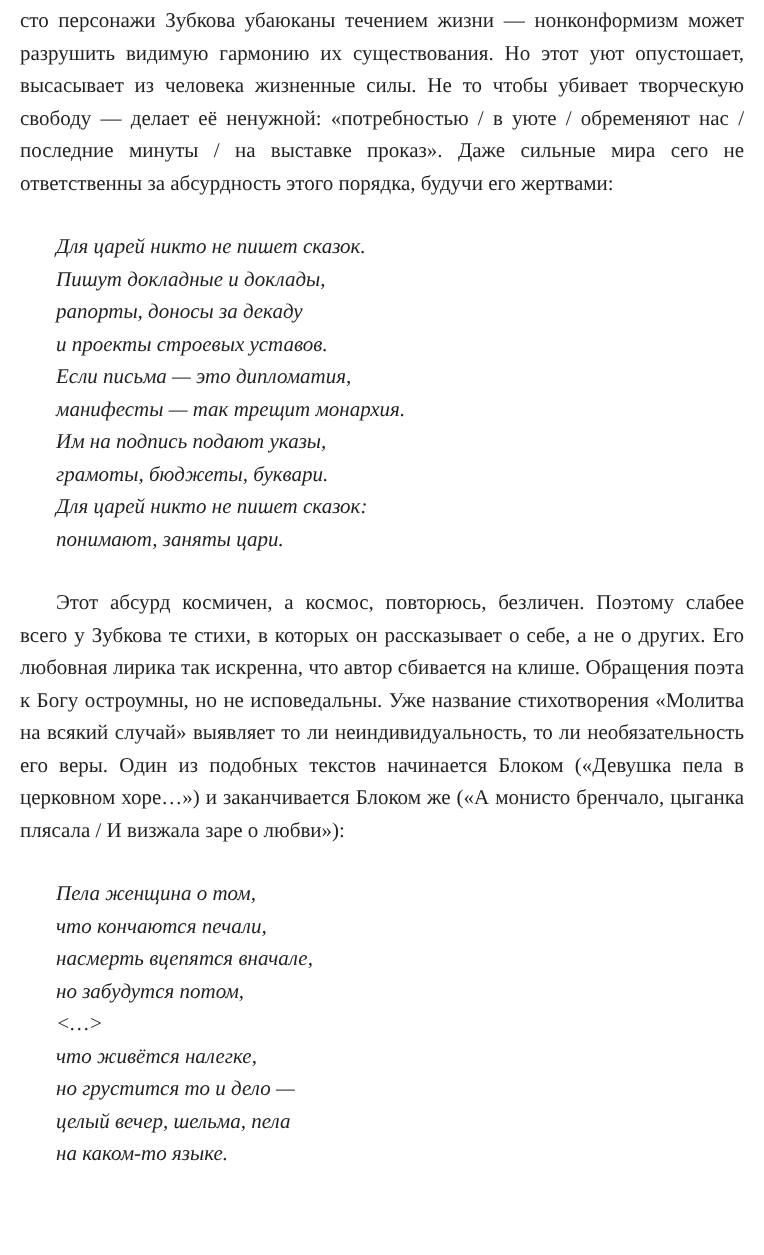сто персонажи Зубкова убаюканы течением жизни — нонконформизм может разрушить видимую гармонию их существования. Но этот уют опустошает, высасывает из человека жизненные силы. Не то чтобы убивает творческую свободу — делает её ненужной: «потребностью / в уюте / обременяют нас / последние минуты / на выставке проказ». Даже сильные мира сего не ответственны за абсурдность этого порядка, будучи его жертвами:
Для царей никто не пишет сказок.
Пишут докладные и доклады,
рапорты, доносы за декаду
и проекты строевых уставов.
Если письма — это дипломатия,
манифесты — так трещит монархия.
Им на подпись подают указы,
грамоты, бюджеты, буквари.
Для царей никто не пишет сказок:
понимают, заняты цари.
Этот абсурд космичен, а космос, повторюсь, безличен. Поэтому слабее всего у Зубкова те стихи, в которых он рассказывает о себе, а не о других. Его любовная лирика так искренна, что автор сбивается на клише. Обращения поэта к Богу остроумны, но не исповедальны. Уже название стихотворения «Молитва на всякий случай» выявляет то ли неиндивидуальность, то ли необязательность его веры. Один из подобных текстов начинается Блоком («Девушка пела в церковном хоре…») и заканчивается Блоком же («А монисто бренчало, цыганка плясала / И визжала заре о любви»):
Пела женщина о том,
что кончаются печали,
насмерть вцепятся вначале,
но забудутся потом,
<…>
что живётся налегке,
но грустится то и дело —
целый вечер, шельма, пела
на каком-то языке.